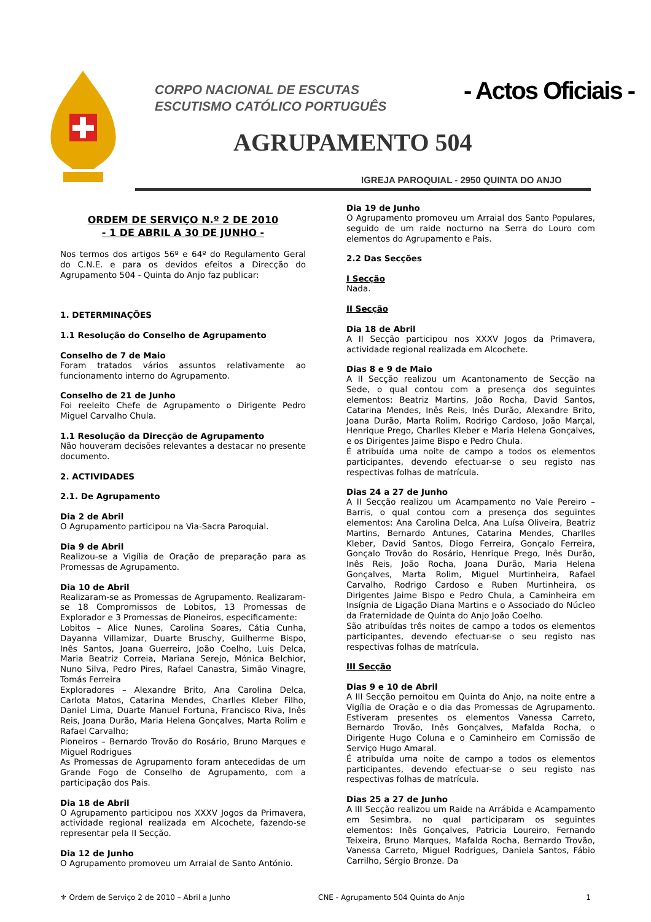CORPO NACIONAL DE ESCUTAS
ESCUTISMO CATÓLICO PORTUGUÊS
- Actos Oficiais -
AGRUPAMENTO 504
IGREJA PAROQUIAL - 2950 QUINTA DO ANJO
ORDEM DE SERVIÇO N.º 2 DE 2010
- 1 DE ABRIL A 30 DE JUNHO -
Nos termos dos artigos 56º e 64º do Regulamento Geral do C.N.E. e para os devidos efeitos a Direcção do Agrupamento 504 - Quinta do Anjo faz publicar:
1. DETERMINAÇÕES
1.1 Resolução do Conselho de Agrupamento
Conselho de 7 de Maio
Foram tratados vários assuntos relativamente ao funcionamento interno do Agrupamento.
Conselho de 21 de Junho
Foi reeleito Chefe de Agrupamento o Dirigente Pedro Miguel Carvalho Chula.
1.1 Resolução da Direcção de Agrupamento
Não houveram decisões relevantes a destacar no presente documento.
2. ACTIVIDADES
2.1. De Agrupamento
Dia 2 de Abril
O Agrupamento participou na Via-Sacra Paroquial.
Dia 9 de Abril
Realizou-se a Vigília de Oração de preparação para as Promessas de Agrupamento.
Dia 10 de Abril
Realizaram-se as Promessas de Agrupamento. Realizaram-se 18 Compromissos de Lobitos, 13 Promessas de Explorador e 3 Promessas de Pioneiros, especificamente:
Lobitos – Alice Nunes, Carolina Soares, Cátia Cunha, Dayanna Villamizar, Duarte Bruschy, Guilherme Bispo, Inês Santos, Joana Guerreiro, João Coelho, Luis Delca, Maria Beatriz Correia, Mariana Serejo, Mónica Belchior, Nuno Silva, Pedro Pires, Rafael Canastra, Simão Vinagre, Tomás Ferreira
Exploradores – Alexandre Brito, Ana Carolina Delca, Carlota Matos, Catarina Mendes, Charlles Kleber Filho, Daniel Lima, Duarte Manuel Fortuna, Francisco Riva, Inês Reis, Joana Durão, Maria Helena Gonçalves, Marta Rolim e Rafael Carvalho;
Pioneiros – Bernardo Trovão do Rosário, Bruno Marques e Miguel Rodrigues
As Promessas de Agrupamento foram antecedidas de um Grande Fogo de Conselho de Agrupamento, com a participação dos Pais.
Dia 18 de Abril
O Agrupamento participou nos XXXV Jogos da Primavera, actividade regional realizada em Alcochete, fazendo-se representar pela II Secção.
Dia 12 de Junho
O Agrupamento promoveu um Arraial de Santo António.
Dia 19 de Junho
O Agrupamento promoveu um Arraial dos Santo Populares, seguido de um raide nocturno na Serra do Louro com elementos do Agrupamento e Pais.
2.2 Das Secções
I Secção
Nada.
II Secção
Dia 18 de Abril
A II Secção participou nos XXXV Jogos da Primavera, actividade regional realizada em Alcochete.
Dias 8 e 9 de Maio
A II Secção realizou um Acantonamento de Secção na Sede, o qual contou com a presença dos seguintes elementos: Beatriz Martins, João Rocha, David Santos, Catarina Mendes, Inês Reis, Inês Durão, Alexandre Brito, Joana Durão, Marta Rolim, Rodrigo Cardoso, João Marçal, Henrique Prego, Charlles Kleber e Maria Helena Gonçalves, e os Dirigentes Jaime Bispo e Pedro Chula.
É atribuída uma noite de campo a todos os elementos participantes, devendo efectuar-se o seu registo nas respectivas folhas de matrícula.
Dias 24 a 27 de Junho
A II Secção realizou um Acampamento no Vale Pereiro – Barris, o qual contou com a presença dos seguintes elementos: Ana Carolina Delca, Ana Luísa Oliveira, Beatriz Martins, Bernardo Antunes, Catarina Mendes, Charlles Kleber, David Santos, Diogo Ferreira, Gonçalo Ferreira, Gonçalo Trovão do Rosário, Henrique Prego, Inês Durão, Inês Reis, João Rocha, Joana Durão, Maria Helena Gonçalves, Marta Rolim, Miguel Murtinheira, Rafael Carvalho, Rodrigo Cardoso e Ruben Murtinheira, os Dirigentes Jaime Bispo e Pedro Chula, a Caminheira em Insígnia de Ligação Diana Martins e o Associado do Núcleo da Fraternidade de Quinta do Anjo João Coelho.
São atribuídas três noites de campo a todos os elementos participantes, devendo efectuar-se o seu registo nas respectivas folhas de matrícula.
III Secção
Dias 9 e 10 de Abril
A III Secção pernoitou em Quinta do Anjo, na noite entre a Vigília de Oração e o dia das Promessas de Agrupamento. Estiveram presentes os elementos Vanessa Carreto, Bernardo Trovão, Inês Gonçalves, Mafalda Rocha, o Dirigente Hugo Coluna e o Caminheiro em Comissão de Serviço Hugo Amaral.
É atribuída uma noite de campo a todos os elementos participantes, devendo efectuar-se o seu registo nas respectivas folhas de matrícula.
Dias 25 a 27 de Junho
A III Secção realizou um Raide na Arrábida e Acampamento em Sesimbra, no qual participaram os seguintes elementos: Inês Gonçalves, Patricia Loureiro, Fernando Teixeira, Bruno Marques, Mafalda Rocha, Bernardo Trovão, Vanessa Carreto, Miguel Rodrigues, Daniela Santos, Fábio Carrilho, Sérgio Bronze. Da
⚜ Ordem de Serviço 2 de 2010 – Abril a Junho CNE - Agrupamento 504 Quinta do Anjo 1